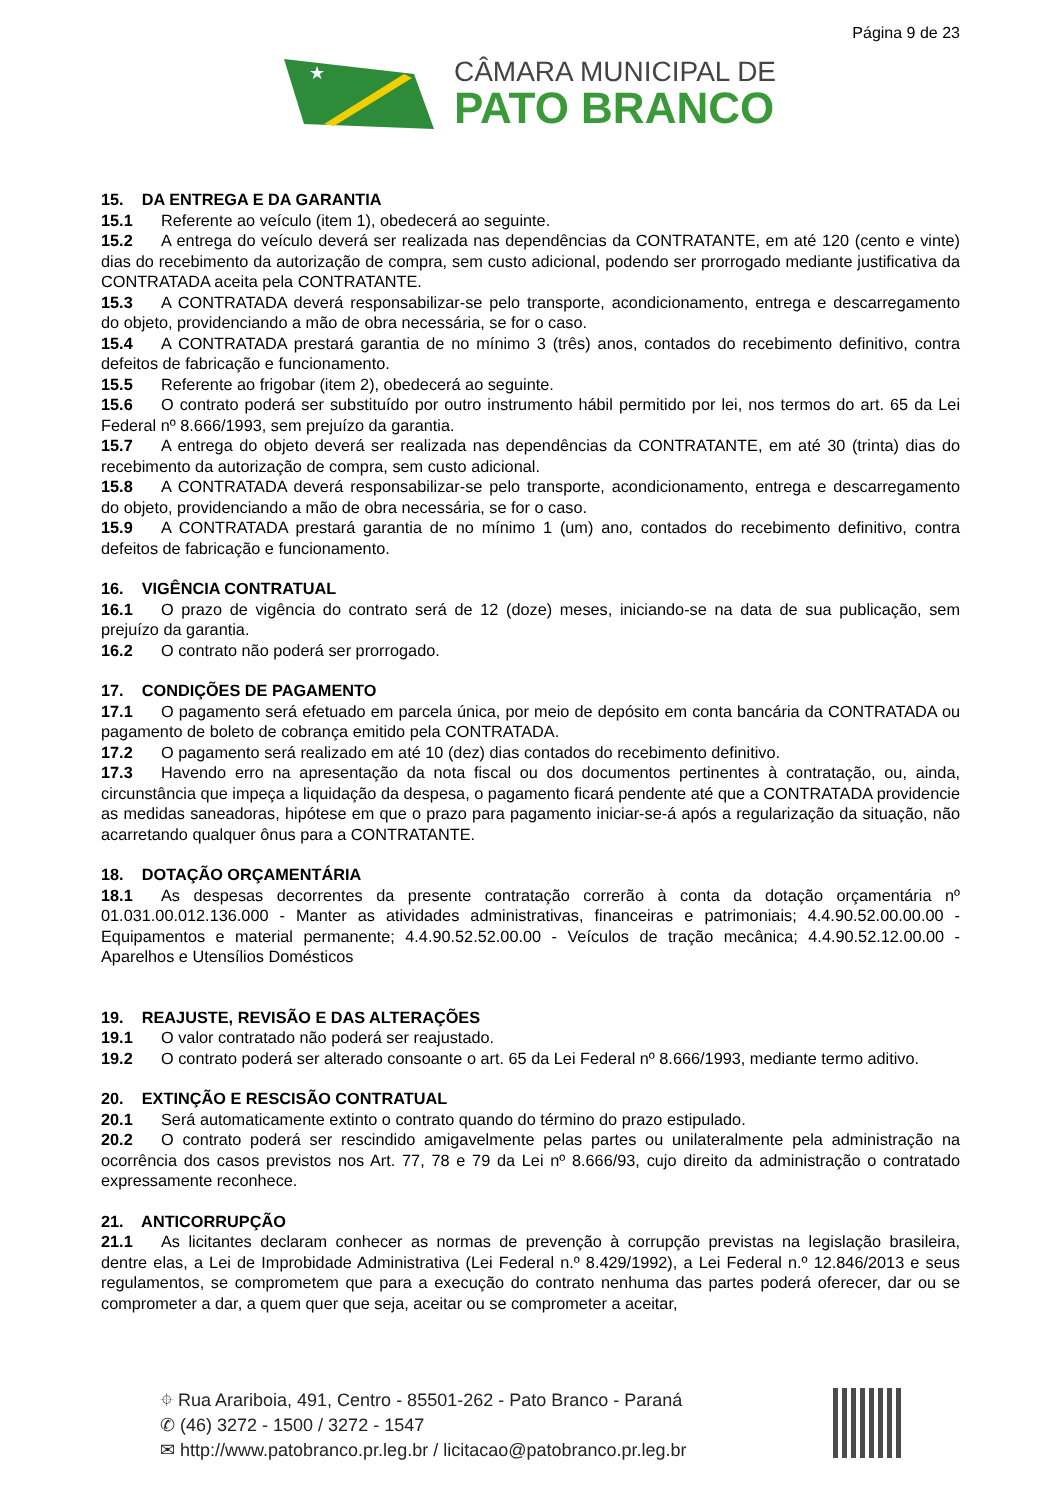Página 9 de 23
★
CÂMARA MUNICIPAL DE
PATO BRANCO
15. DA ENTREGA E DA GARANTIA
15.1 Referente ao veículo (item 1), obedecerá ao seguinte.
15.2 A entrega do veículo deverá ser realizada nas dependências da CONTRATANTE, em até 120 (cento e vinte) dias do recebimento da autorização de compra, sem custo adicional, podendo ser prorrogado mediante justificativa da CONTRATADA aceita pela CONTRATANTE.
15.3 A CONTRATADA deverá responsabilizar-se pelo transporte, acondicionamento, entrega e descarregamento do objeto, providenciando a mão de obra necessária, se for o caso.
15.4 A CONTRATADA prestará garantia de no mínimo 3 (três) anos, contados do recebimento definitivo, contra defeitos de fabricação e funcionamento.
15.5 Referente ao frigobar (item 2), obedecerá ao seguinte.
15.6 O contrato poderá ser substituído por outro instrumento hábil permitido por lei, nos termos do art. 65 da Lei Federal nº 8.666/1993, sem prejuízo da garantia.
15.7 A entrega do objeto deverá ser realizada nas dependências da CONTRATANTE, em até 30 (trinta) dias do recebimento da autorização de compra, sem custo adicional.
15.8 A CONTRATADA deverá responsabilizar-se pelo transporte, acondicionamento, entrega e descarregamento do objeto, providenciando a mão de obra necessária, se for o caso.
15.9 A CONTRATADA prestará garantia de no mínimo 1 (um) ano, contados do recebimento definitivo, contra defeitos de fabricação e funcionamento.
16. VIGÊNCIA CONTRATUAL
16.1 O prazo de vigência do contrato será de 12 (doze) meses, iniciando-se na data de sua publicação, sem prejuízo da garantia.
16.2 O contrato não poderá ser prorrogado.
17. CONDIÇÕES DE PAGAMENTO
17.1 O pagamento será efetuado em parcela única, por meio de depósito em conta bancária da CONTRATADA ou pagamento de boleto de cobrança emitido pela CONTRATADA.
17.2 O pagamento será realizado em até 10 (dez) dias contados do recebimento definitivo.
17.3 Havendo erro na apresentação da nota fiscal ou dos documentos pertinentes à contratação, ou, ainda, circunstância que impeça a liquidação da despesa, o pagamento ficará pendente até que a CONTRATADA providencie as medidas saneadoras, hipótese em que o prazo para pagamento iniciar-se-á após a regularização da situação, não acarretando qualquer ônus para a CONTRATANTE.
18. DOTAÇÃO ORÇAMENTÁRIA
18.1 As despesas decorrentes da presente contratação correrão à conta da dotação orçamentária nº 01.031.00.012.136.000 - Manter as atividades administrativas, financeiras e patrimoniais; 4.4.90.52.00.00.00 - Equipamentos e material permanente; 4.4.90.52.52.00.00 - Veículos de tração mecânica; 4.4.90.52.12.00.00 - Aparelhos e Utensílios Domésticos
19. REAJUSTE, REVISÃO E DAS ALTERAÇÕES
19.1 O valor contratado não poderá ser reajustado.
19.2 O contrato poderá ser alterado consoante o art. 65 da Lei Federal nº 8.666/1993, mediante termo aditivo.
20. EXTINÇÃO E RESCISÃO CONTRATUAL
20.1 Será automaticamente extinto o contrato quando do término do prazo estipulado.
20.2 O contrato poderá ser rescindido amigavelmente pelas partes ou unilateralmente pela administração na ocorrência dos casos previstos nos Art. 77, 78 e 79 da Lei nº 8.666/93, cujo direito da administração o contratado expressamente reconhece.
21. ANTICORRUPÇÃO
21.1 As licitantes declaram conhecer as normas de prevenção à corrupção previstas na legislação brasileira, dentre elas, a Lei de Improbidade Administrativa (Lei Federal n.º 8.429/1992), a Lei Federal n.º 12.846/2013 e seus regulamentos, se comprometem que para a execução do contrato nenhuma das partes poderá oferecer, dar ou se comprometer a dar, a quem quer que seja, aceitar ou se comprometer a aceitar,
⌖ Rua Arariboia, 491, Centro - 85501-262 - Pato Branco - Paraná
✆ (46) 3272 - 1500 / 3272 - 1547
✉ http://www.patobranco.pr.leg.br / licitacao@patobranco.pr.leg.br